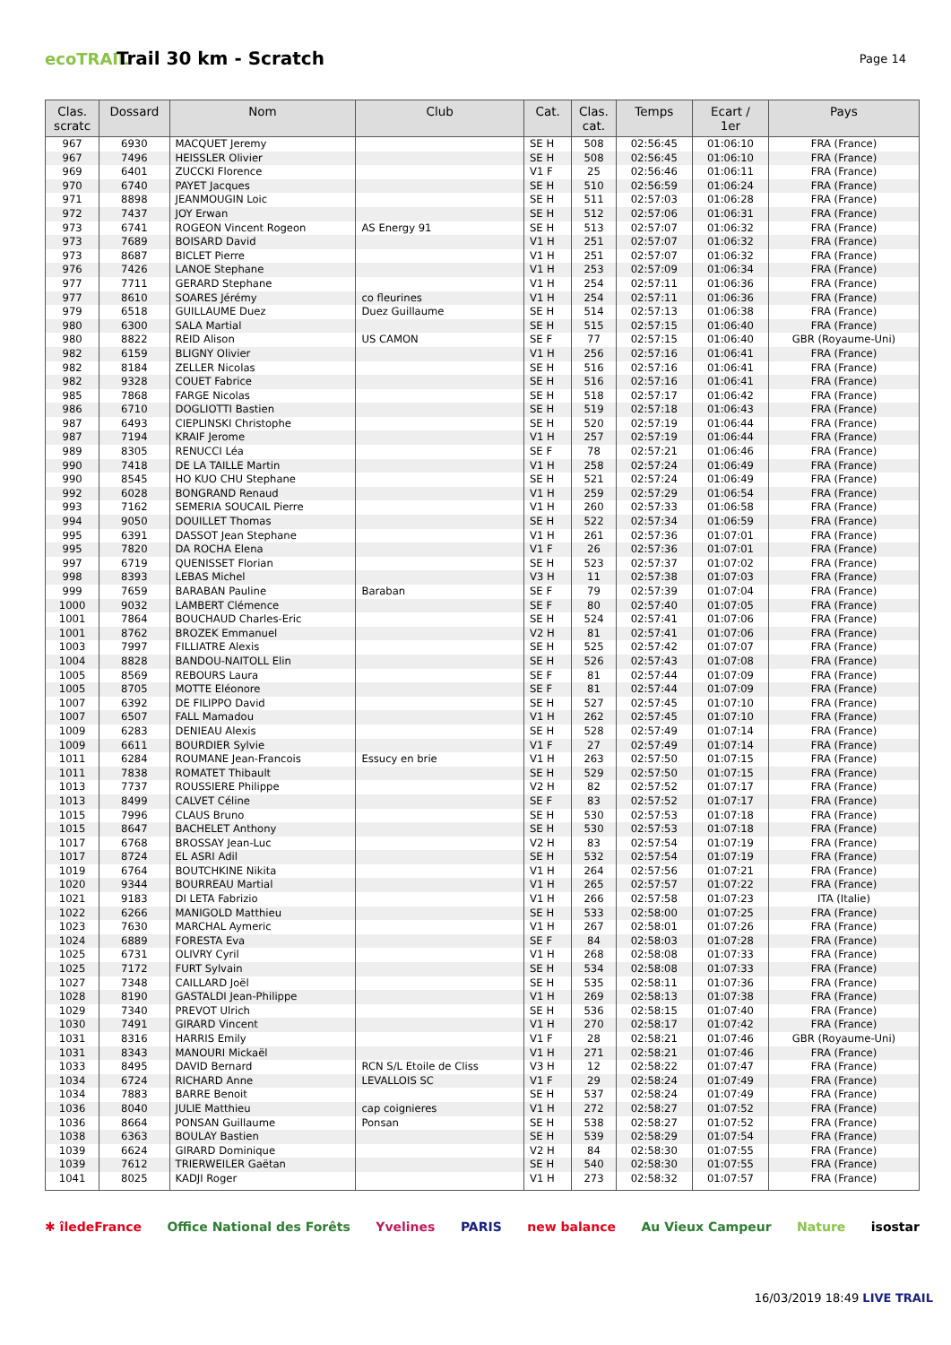ecoTRAIL
Trail 30 km - Scratch
Page 14
| Clas. scratc | Dossard | Nom | Club | Cat. | Clas. cat. | Temps | Ecart / 1er | Pays |
| --- | --- | --- | --- | --- | --- | --- | --- | --- |
| 967 | 6930 | MACQUET Jeremy | | SE H | 508 | 02:56:45 | 01:06:10 | FRA (France) |
| 967 | 7496 | HEISSLER Olivier | | SE H | 508 | 02:56:45 | 01:06:10 | FRA (France) |
| 969 | 6401 | ZUCCKI Florence | | V1 F | 25 | 02:56:46 | 01:06:11 | FRA (France) |
| 970 | 6740 | PAYET Jacques | | SE H | 510 | 02:56:59 | 01:06:24 | FRA (France) |
| 971 | 8898 | JEANMOUGIN Loic | | SE H | 511 | 02:57:03 | 01:06:28 | FRA (France) |
| 972 | 7437 | JOY Erwan | | SE H | 512 | 02:57:06 | 01:06:31 | FRA (France) |
| 973 | 6741 | ROGEON Vincent Rogeon | AS Energy 91 | SE H | 513 | 02:57:07 | 01:06:32 | FRA (France) |
| 973 | 7689 | BOISARD David | | V1 H | 251 | 02:57:07 | 01:06:32 | FRA (France) |
| 973 | 8687 | BICLET Pierre | | V1 H | 251 | 02:57:07 | 01:06:32 | FRA (France) |
| 976 | 7426 | LANOE Stephane | | V1 H | 253 | 02:57:09 | 01:06:34 | FRA (France) |
| 977 | 7711 | GERARD Stephane | | V1 H | 254 | 02:57:11 | 01:06:36 | FRA (France) |
| 977 | 8610 | SOARES Jérémy | co fleurines | V1 H | 254 | 02:57:11 | 01:06:36 | FRA (France) |
| 979 | 6518 | GUILLAUME Duez | Duez Guillaume | SE H | 514 | 02:57:13 | 01:06:38 | FRA (France) |
| 980 | 6300 | SALA Martial | | SE H | 515 | 02:57:15 | 01:06:40 | FRA (France) |
| 980 | 8822 | REID Alison | US CAMON | SE F | 77 | 02:57:15 | 01:06:40 | GBR (Royaume-Uni) |
| 982 | 6159 | BLIGNY Olivier | | V1 H | 256 | 02:57:16 | 01:06:41 | FRA (France) |
| 982 | 8184 | ZELLER Nicolas | | SE H | 516 | 02:57:16 | 01:06:41 | FRA (France) |
| 982 | 9328 | COUET Fabrice | | SE H | 516 | 02:57:16 | 01:06:41 | FRA (France) |
| 985 | 7868 | FARGE Nicolas | | SE H | 518 | 02:57:17 | 01:06:42 | FRA (France) |
| 986 | 6710 | DOGLIOTTI Bastien | | SE H | 519 | 02:57:18 | 01:06:43 | FRA (France) |
| 987 | 6493 | CIEPLINSKI Christophe | | SE H | 520 | 02:57:19 | 01:06:44 | FRA (France) |
| 987 | 7194 | KRAIF Jerome | | V1 H | 257 | 02:57:19 | 01:06:44 | FRA (France) |
| 989 | 8305 | RENUCCI Léa | | SE F | 78 | 02:57:21 | 01:06:46 | FRA (France) |
| 990 | 7418 | DE LA TAILLE Martin | | V1 H | 258 | 02:57:24 | 01:06:49 | FRA (France) |
| 990 | 8545 | HO KUO CHU Stephane | | SE H | 521 | 02:57:24 | 01:06:49 | FRA (France) |
| 992 | 6028 | BONGRAND Renaud | | V1 H | 259 | 02:57:29 | 01:06:54 | FRA (France) |
| 993 | 7162 | SEMERIA SOUCAIL Pierre | | V1 H | 260 | 02:57:33 | 01:06:58 | FRA (France) |
| 994 | 9050 | DOUILLET Thomas | | SE H | 522 | 02:57:34 | 01:06:59 | FRA (France) |
| 995 | 6391 | DASSOT Jean Stephane | | V1 H | 261 | 02:57:36 | 01:07:01 | FRA (France) |
| 995 | 7820 | DA ROCHA Elena | | V1 F | 26 | 02:57:36 | 01:07:01 | FRA (France) |
| 997 | 6719 | QUENISSET Florian | | SE H | 523 | 02:57:37 | 01:07:02 | FRA (France) |
| 998 | 8393 | LEBAS Michel | | V3 H | 11 | 02:57:38 | 01:07:03 | FRA (France) |
| 999 | 7659 | BARABAN Pauline | Baraban | SE F | 79 | 02:57:39 | 01:07:04 | FRA (France) |
| 1000 | 9032 | LAMBERT Clémence | | SE F | 80 | 02:57:40 | 01:07:05 | FRA (France) |
| 1001 | 7864 | BOUCHAUD Charles-Eric | | SE H | 524 | 02:57:41 | 01:07:06 | FRA (France) |
| 1001 | 8762 | BROZEK Emmanuel | | V2 H | 81 | 02:57:41 | 01:07:06 | FRA (France) |
| 1003 | 7997 | FILLIATRE Alexis | | SE H | 525 | 02:57:42 | 01:07:07 | FRA (France) |
| 1004 | 8828 | BANDOU-NAITOLL Elin | | SE H | 526 | 02:57:43 | 01:07:08 | FRA (France) |
| 1005 | 8569 | REBOURS Laura | | SE F | 81 | 02:57:44 | 01:07:09 | FRA (France) |
| 1005 | 8705 | MOTTE Eléonore | | SE F | 81 | 02:57:44 | 01:07:09 | FRA (France) |
| 1007 | 6392 | DE FILIPPO David | | SE H | 527 | 02:57:45 | 01:07:10 | FRA (France) |
| 1007 | 6507 | FALL Mamadou | | V1 H | 262 | 02:57:45 | 01:07:10 | FRA (France) |
| 1009 | 6283 | DENIEAU Alexis | | SE H | 528 | 02:57:49 | 01:07:14 | FRA (France) |
| 1009 | 6611 | BOURDIER Sylvie | | V1 F | 27 | 02:57:49 | 01:07:14 | FRA (France) |
| 1011 | 6284 | ROUMANE Jean-Francois | Essucy en brie | V1 H | 263 | 02:57:50 | 01:07:15 | FRA (France) |
| 1011 | 7838 | ROMATET Thibault | | SE H | 529 | 02:57:50 | 01:07:15 | FRA (France) |
| 1013 | 7737 | ROUSSIERE Philippe | | V2 H | 82 | 02:57:52 | 01:07:17 | FRA (France) |
| 1013 | 8499 | CALVET Céline | | SE F | 83 | 02:57:52 | 01:07:17 | FRA (France) |
| 1015 | 7996 | CLAUS Bruno | | SE H | 530 | 02:57:53 | 01:07:18 | FRA (France) |
| 1015 | 8647 | BACHELET Anthony | | SE H | 530 | 02:57:53 | 01:07:18 | FRA (France) |
| 1017 | 6768 | BROSSAY Jean-Luc | | V2 H | 83 | 02:57:54 | 01:07:19 | FRA (France) |
| 1017 | 8724 | EL ASRI Adil | | SE H | 532 | 02:57:54 | 01:07:19 | FRA (France) |
| 1019 | 6764 | BOUTCHKINE Nikita | | V1 H | 264 | 02:57:56 | 01:07:21 | FRA (France) |
| 1020 | 9344 | BOURREAU Martial | | V1 H | 265 | 02:57:57 | 01:07:22 | FRA (France) |
| 1021 | 9183 | DI LETA Fabrizio | | V1 H | 266 | 02:57:58 | 01:07:23 | ITA (Italie) |
| 1022 | 6266 | MANIGOLD Matthieu | | SE H | 533 | 02:58:00 | 01:07:25 | FRA (France) |
| 1023 | 7630 | MARCHAL Aymeric | | V1 H | 267 | 02:58:01 | 01:07:26 | FRA (France) |
| 1024 | 6889 | FORESTA Eva | | SE F | 84 | 02:58:03 | 01:07:28 | FRA (France) |
| 1025 | 6731 | OLIVRY Cyril | | V1 H | 268 | 02:58:08 | 01:07:33 | FRA (France) |
| 1025 | 7172 | FURT Sylvain | | SE H | 534 | 02:58:08 | 01:07:33 | FRA (France) |
| 1027 | 7348 | CAILLARD Joël | | SE H | 535 | 02:58:11 | 01:07:36 | FRA (France) |
| 1028 | 8190 | GASTALDI Jean-Philippe | | V1 H | 269 | 02:58:13 | 01:07:38 | FRA (France) |
| 1029 | 7340 | PREVOT Ulrich | | SE H | 536 | 02:58:15 | 01:07:40 | FRA (France) |
| 1030 | 7491 | GIRARD Vincent | | V1 H | 270 | 02:58:17 | 01:07:42 | FRA (France) |
| 1031 | 8316 | HARRIS Emily | | V1 F | 28 | 02:58:21 | 01:07:46 | GBR (Royaume-Uni) |
| 1031 | 8343 | MANOURI Mickaël | | V1 H | 271 | 02:58:21 | 01:07:46 | FRA (France) |
| 1033 | 8495 | DAVID Bernard | RCN S/L Etoile de Cliss | V3 H | 12 | 02:58:22 | 01:07:47 | FRA (France) |
| 1034 | 6724 | RICHARD Anne | LEVALLOIS SC | V1 F | 29 | 02:58:24 | 01:07:49 | FRA (France) |
| 1034 | 7883 | BARRE Benoit | | SE H | 537 | 02:58:24 | 01:07:49 | FRA (France) |
| 1036 | 8040 | JULIE Matthieu | cap coignieres | V1 H | 272 | 02:58:27 | 01:07:52 | FRA (France) |
| 1036 | 8664 | PONSAN Guillaume | Ponsan | SE H | 538 | 02:58:27 | 01:07:52 | FRA (France) |
| 1038 | 6363 | BOULAY Bastien | | SE H | 539 | 02:58:29 | 01:07:54 | FRA (France) |
| 1039 | 6624 | GIRARD Dominique | | V2 H | 84 | 02:58:30 | 01:07:55 | FRA (France) |
| 1039 | 7612 | TRIERWEILER Gaëtan | | SE H | 540 | 02:58:30 | 01:07:55 | FRA (France) |
| 1041 | 8025 | KADJI Roger | | V1 H | 273 | 02:58:32 | 01:07:57 | FRA (France) |
✱ îledeFrance Office National des Forêts Yvelines PARIS new balance Au Vieux Campeur Nature isostar
16/03/2019 18:49 LIVE TRAIL